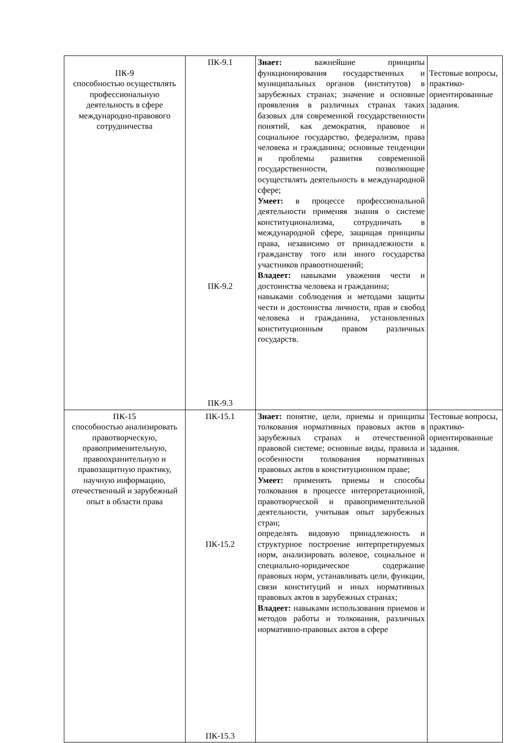| ПК-9 способностью осуществлять профессиональную деятельность в сфере международно-правового сотрудничества | ПК-9.1 ПК-9.2 ПК-9.3 | Знает: важнейшие принципы функционирования государственных и муниципальных органов (институтов) в зарубежных странах; значение и основные проявления в различных странах таких базовых для современной государственности понятий, как демократия, правовое и социальное государство, федерализм, права человека и гражданина; основные тенденции и проблемы развития современной государственности, позволяющие осуществлять деятельность в международной сфере; Умеет: в процессе профессиональной деятельности применяя знания о системе конституционализма, сотрудничать в международной сфере, защищая принципы права, независимо от принадлежности к гражданству того или иного государства участников правоотношений; Владеет: навыками уважения чести и достоинства человека и гражданина; навыками соблюдения и методами защиты чести и достоинства личности, прав и свобод человека и гражданина, установленных конституционным правом различных государств. | Тестовые вопросы, практико-ориентированные задания. |
| ПК-15 способностью анализировать правотворческую, правоприменительную, правоохранительную и правозащитную практику, научную информацию, отечественный и зарубежный опыт в области права | ПК-15.1 ПК-15.2 ПК-15.3 | Знает: понятие, цели, приемы и принципы толкования нормативных правовых актов в зарубежных странах и отечественной правовой системе; основные виды, правила и особенности толкования нормативных правовых актов в конституционном праве; Умеет: применять приемы и способы толкования в процессе интерпретационной, правотворческой и правоприменительной деятельности, учитывая опыт зарубежных стран; определять видовую принадлежность и структурное построение интерпретируемых норм, анализировать волевое, социальное и специально-юридическое содержание правовых норм, устанавливать цели, функции, связи конституций и иных нормативных правовых актов в зарубежных странах; Владеет: навыками использования приемов и методов работы и толкования, различных нормативно-правовых актов в сфере | Тестовые вопросы, практико-ориентированные задания. |